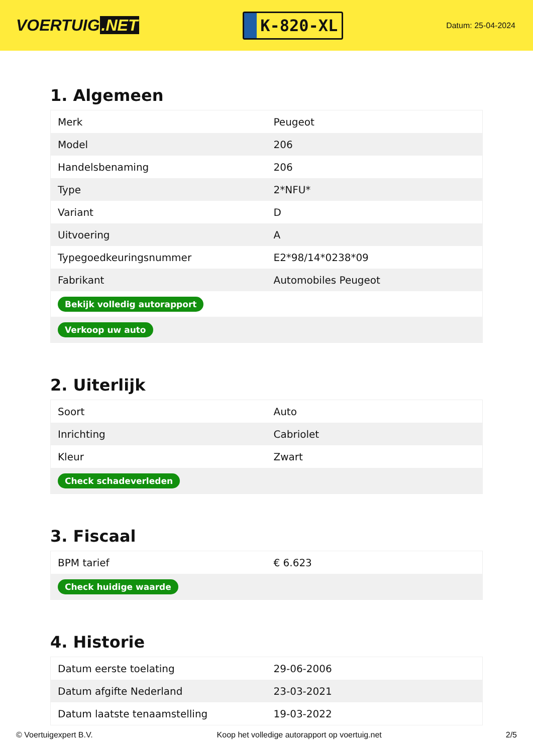VOERTUIG.NET
K-820-XL
Datum: 25-04-2024
1. Algemeen
| Merk | Peugeot |
| Model | 206 |
| Handelsbenaming | 206 |
| Type | 2*NFU* |
| Variant | D |
| Uitvoering | A |
| Typegoedkeuringsnummer | E2*98/14*0238*09 |
| Fabrikant | Automobiles Peugeot |
| Bekijk volledig autorapport | |
| Verkoop uw auto | |
2. Uiterlijk
| Soort | Auto |
| Inrichting | Cabriolet |
| Kleur | Zwart |
| Check schadeverleden | |
3. Fiscaal
| BPM tarief | € 6.623 |
| Check huidige waarde | |
4. Historie
| Datum eerste toelating | 29-06-2006 |
| Datum afgifte Nederland | 23-03-2021 |
| Datum laatste tenaamstelling | 19-03-2022 |
© Voertuigexpert B.V. Koop het volledige autorapport op voertuig.net 2/5